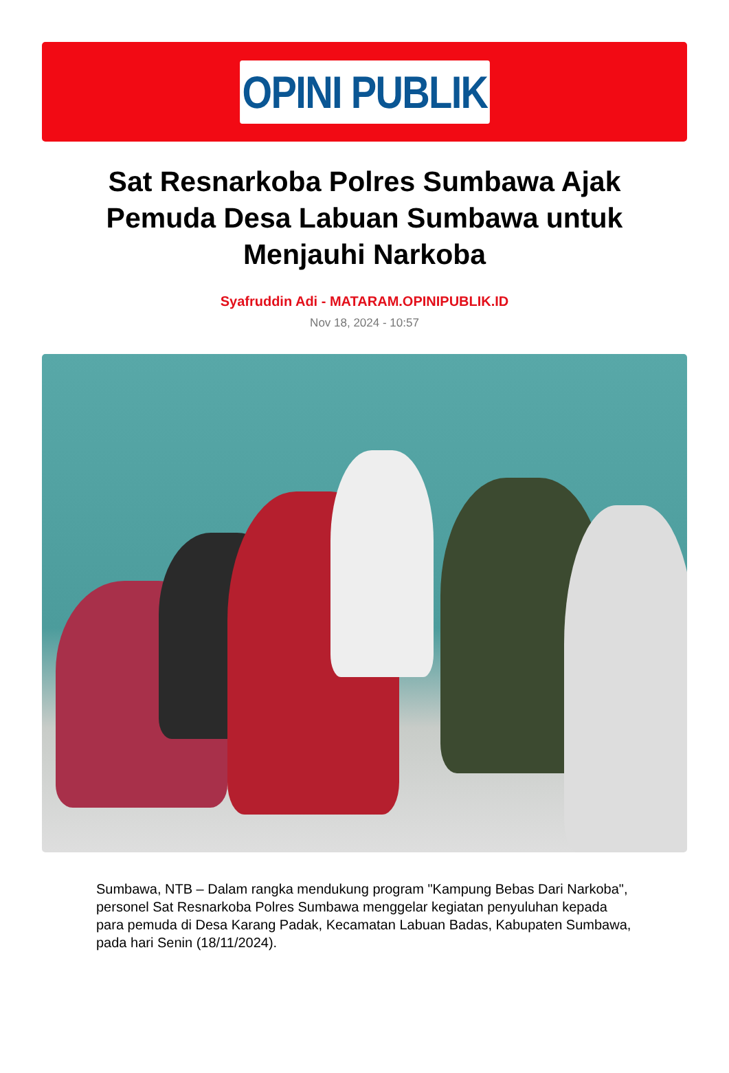OPINI PUBLIK
Sat Resnarkoba Polres Sumbawa Ajak Pemuda Desa Labuan Sumbawa untuk Menjauhi Narkoba
Syafruddin Adi - MATARAM.OPINIPUBLIK.ID
Nov 18, 2024 - 10:57
Sumbawa, NTB – Dalam rangka mendukung program "Kampung Bebas Dari Narkoba", personel Sat Resnarkoba Polres Sumbawa menggelar kegiatan penyuluhan kepada para pemuda di Desa Karang Padak, Kecamatan Labuan Badas, Kabupaten Sumbawa, pada hari Senin (18/11/2024).